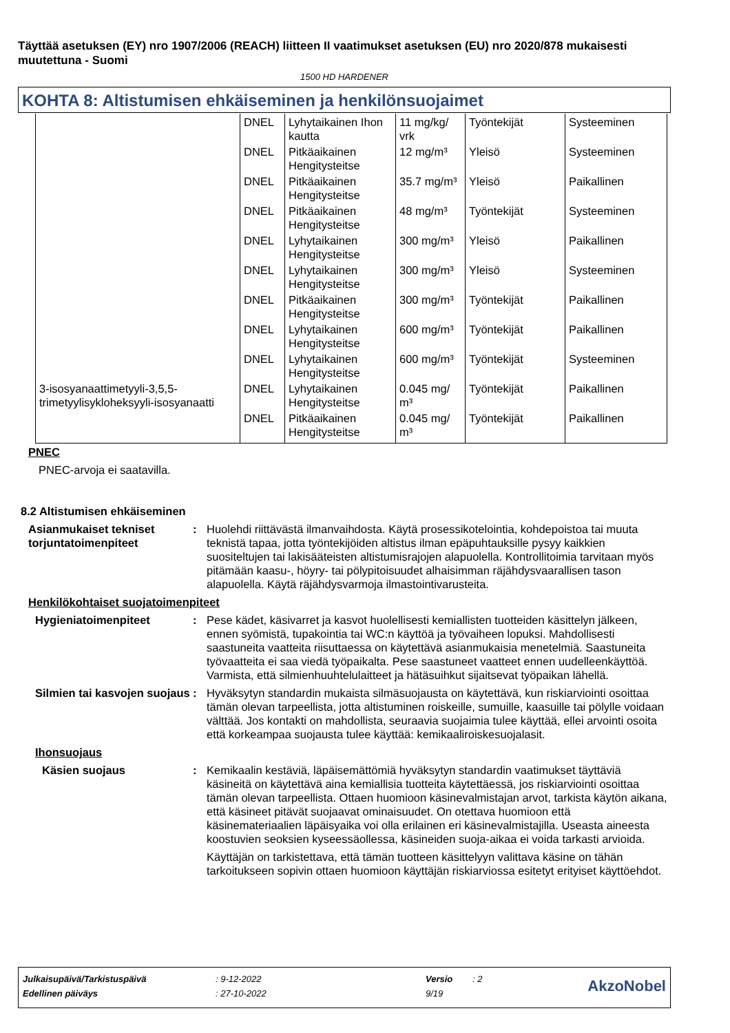Täyttää asetuksen (EY) nro 1907/2006 (REACH) liitteen II vaatimukset asetuksen (EU) nro 2020/878 mukaisesti muutettuna - Suomi
1500 HD HARDENER
KOHTA 8: Altistumisen ehkäiseminen ja henkilönsuojaimet
| | DNEL | Lyhytaikainen Ihon kautta | 11 mg/kg/ vrk | Työntekijät | Systeeminen |
| | DNEL | Pitkäaikainen Hengitysteitse | 12 mg/m³ | Yleisö | Systeeminen |
| | DNEL | Pitkäaikainen Hengitysteitse | 35.7 mg/m³ | Yleisö | Paikallinen |
| | DNEL | Pitkäaikainen Hengitysteitse | 48 mg/m³ | Työntekijät | Systeeminen |
| | DNEL | Lyhytaikainen Hengitysteitse | 300 mg/m³ | Yleisö | Paikallinen |
| | DNEL | Lyhytaikainen Hengitysteitse | 300 mg/m³ | Yleisö | Systeeminen |
| | DNEL | Pitkäaikainen Hengitysteitse | 300 mg/m³ | Työntekijät | Paikallinen |
| | DNEL | Lyhytaikainen Hengitysteitse | 600 mg/m³ | Työntekijät | Paikallinen |
| | DNEL | Lyhytaikainen Hengitysteitse | 600 mg/m³ | Työntekijät | Systeeminen |
| 3-isosyanaattimetyyli-3,5,5-trimetyylisykloheksyyli-isosyanaatti | DNEL | Lyhytaikainen Hengitysteitse | 0.045 mg/ m³ | Työntekijät | Paikallinen |
| | DNEL | Pitkäaikainen Hengitysteitse | 0.045 mg/ m³ | Työntekijät | Paikallinen |
PNEC
PNEC-arvoja ei saatavilla.
8.2 Altistumisen ehkäiseminen
Asianmukaiset tekniset torjuntatoimenpiteet
: Huolehdi riittävästä ilmanvaihdosta. Käytä prosessikotelointia, kohdepoistoa tai muuta teknistä tapaa, jotta työntekijöiden altistus ilman epäpuhtauksille pysyy kaikkien suositeltujen tai lakisääteisten altistumisrajojen alapuolella. Kontrollitoimia tarvitaan myös pitämään kaasu-, höyry- tai pölypitoisuudet alhaisimman räjähdysvaarallisen tason alapuolella. Käytä räjähdysvarmoja ilmastointivarusteita.
Henkilökohtaiset suojatoimenpiteet
Hygieniatoimenpiteet : Pese kädet, käsivarret ja kasvot huolellisesti kemiallisten tuotteiden käsittelyn jälkeen, ennen syömistä, tupakointia tai WC:n käyttöä ja työvaiheen lopuksi. Mahdollisesti saastuneita vaatteita riisuttaessa on käytettävä asianmukaisia menetelmiä. Saastuneita työvaatteita ei saa viedä työpaikalta. Pese saastuneet vaatteet ennen uudelleenkäyttöä. Varmista, että silmienhuuhtelulaitteet ja hätäsuihkut sijaitsevat työpaikan lähellä.
Silmien tai kasvojen suojaus
: Hyväksytyn standardin mukaista silmäsuojausta on käytettävä, kun riskiarviointi osoittaa tämän olevan tarpeellista, jotta altistuminen roiskeille, sumuille, kaasuille tai pölylle voidaan välttää. Jos kontakti on mahdollista, seuraavia suojaimia tulee käyttää, ellei arvointi osoita että korkeampaa suojausta tulee käyttää: kemikaaliroiskesuojalasit.
Ihonsuojaus
Käsien suojaus : Kemikaalin kestäviä, läpäisemättömiä hyväksytyn standardin vaatimukset täyttäviä käsineitä on käytettävä aina kemiallisia tuotteita käytettäessä, jos riskiarviointi osoittaa tämän olevan tarpeellista. Ottaen huomioon käsinevalmistajan arvot, tarkista käytön aikana, että käsineet pitävät suojaavat ominaisuudet. On otettava huomioon että käsinemateriaalien läpäisyaika voi olla erilainen eri käsinevalmistajilla. Useasta aineesta koostuvien seoksien kyseessäollessa, käsineiden suoja-aikaa ei voida tarkasti arvioida.
Käyttäjän on tarkistettava, että tämän tuotteen käsittelyyn valittava käsine on tähän tarkoitukseen sopivin ottaen huomioon käyttäjän riskiarviossa esitetyt erityiset käyttöehdot.
| Julkaisupäivä/Tarkistuspäivä | : 9-12-2022 | Versio | : 2 | AkzoNobel |
| Edellinen päiväys | : 27-10-2022 | 9/19 | | |